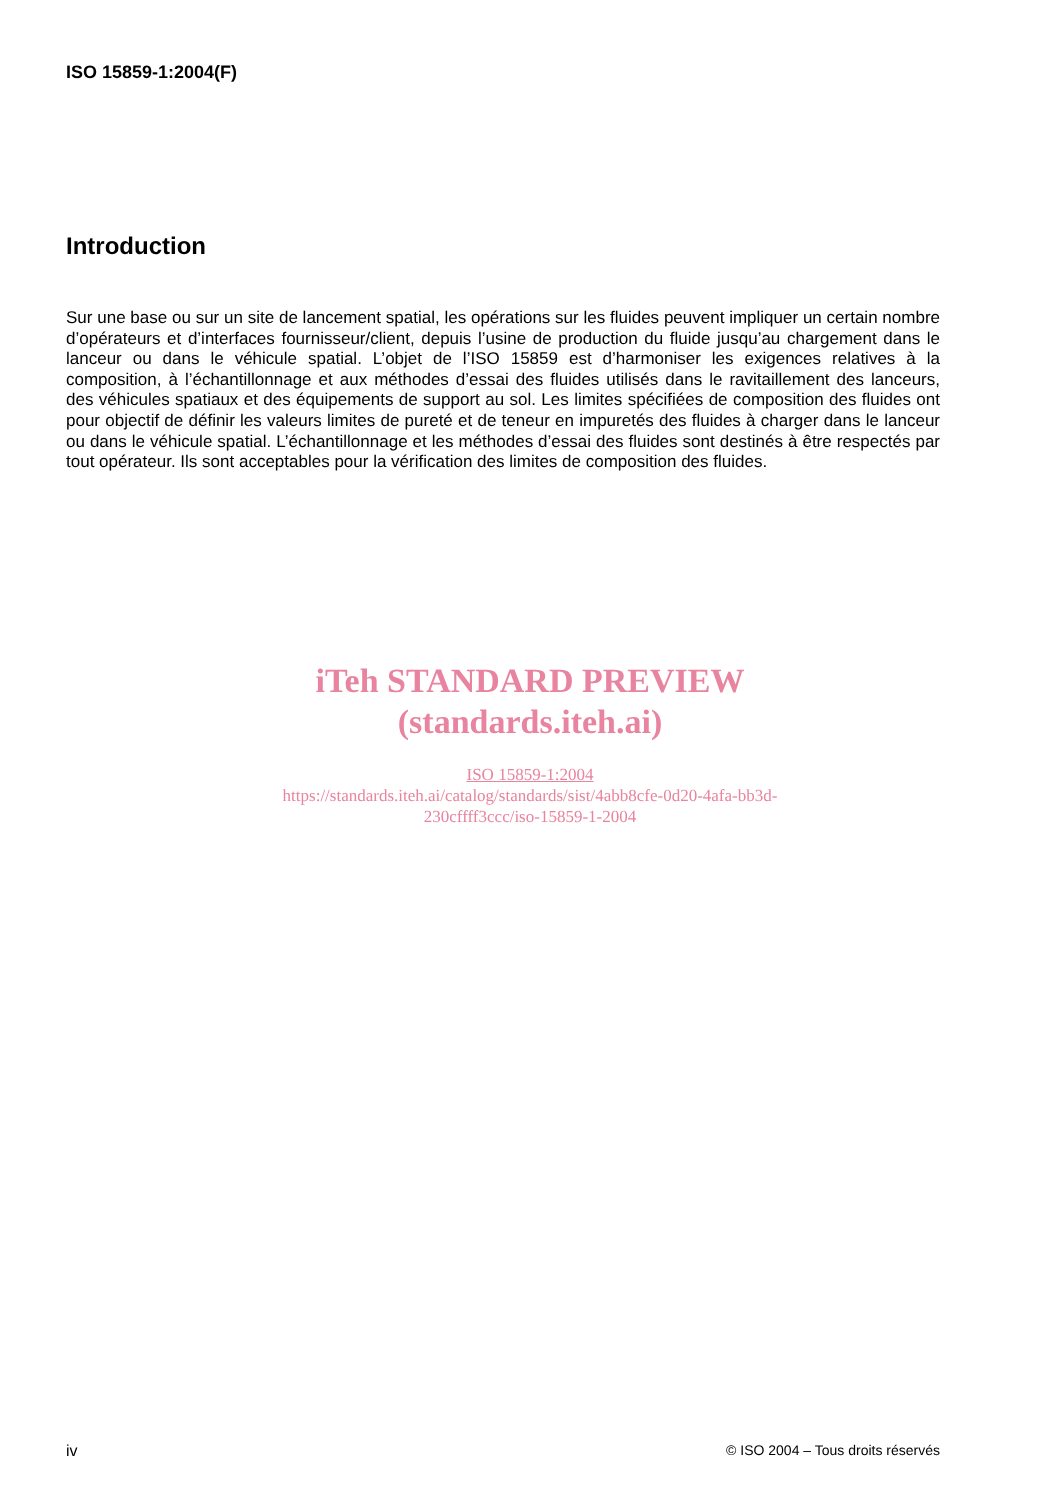ISO 15859-1:2004(F)
Introduction
Sur une base ou sur un site de lancement spatial, les opérations sur les fluides peuvent impliquer un certain nombre d’opérateurs et d’interfaces fournisseur/client, depuis l’usine de production du fluide jusqu’au chargement dans le lanceur ou dans le véhicule spatial. L’objet de l’ISO 15859 est d’harmoniser les exigences relatives à la composition, à l’échantillonnage et aux méthodes d’essai des fluides utilisés dans le ravitaillement des lanceurs, des véhicules spatiaux et des équipements de support au sol. Les limites spécifiées de composition des fluides ont pour objectif de définir les valeurs limites de pureté et de teneur en impuretés des fluides à charger dans le lanceur ou dans le véhicule spatial. L’échantillonnage et les méthodes d’essai des fluides sont destinés à être respectés par tout opérateur. Ils sont acceptables pour la vérification des limites de composition des fluides.
iTeh STANDARD PREVIEW
(standards.iteh.ai)
ISO 15859-1:2004
https://standards.iteh.ai/catalog/standards/sist/4abb8cfe-0d20-4afa-bb3d-
230cffff3ccc/iso-15859-1-2004
iv © ISO 2004 – Tous droits réservés